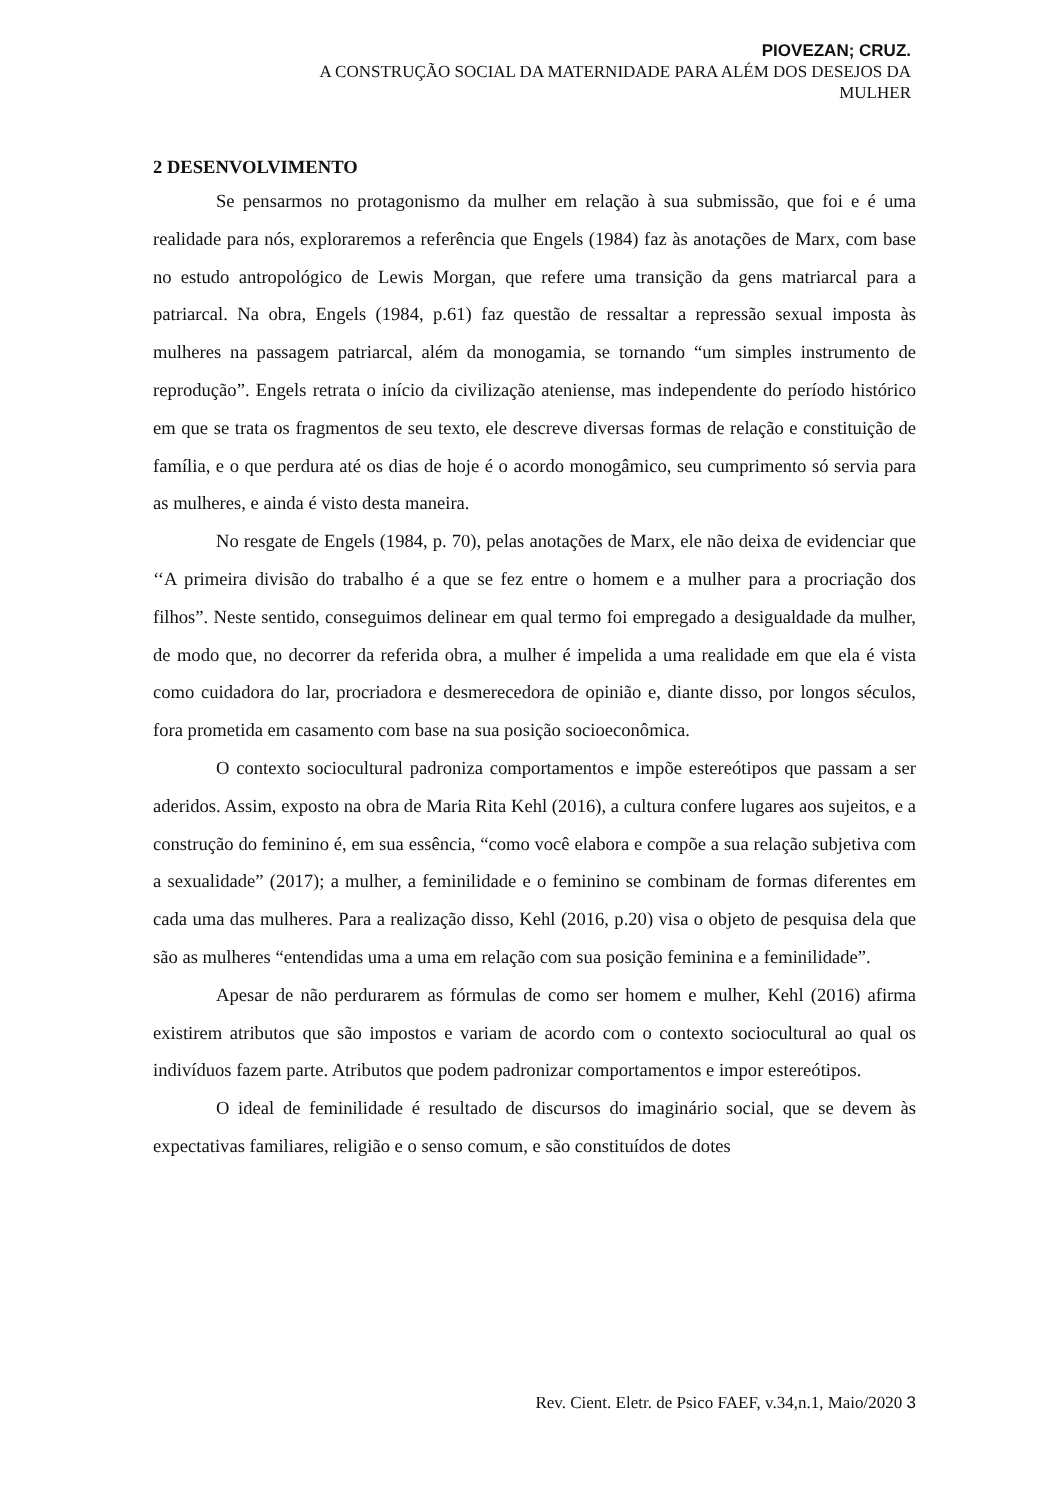PIOVEZAN; CRUZ.
A CONSTRUÇÃO SOCIAL DA MATERNIDADE PARA ALÉM DOS DESEJOS DA
MULHER
2 DESENVOLVIMENTO
Se pensarmos no protagonismo da mulher em relação à sua submissão, que foi e é uma realidade para nós, exploraremos a referência que Engels (1984) faz às anotações de Marx, com base no estudo antropológico de Lewis Morgan, que refere uma transição da gens matriarcal para a patriarcal. Na obra, Engels (1984, p.61) faz questão de ressaltar a repressão sexual imposta às mulheres na passagem patriarcal, além da monogamia, se tornando “um simples instrumento de reprodução”. Engels retrata o início da civilização ateniense, mas independente do período histórico em que se trata os fragmentos de seu texto, ele descreve diversas formas de relação e constituição de família, e o que perdura até os dias de hoje é o acordo monogâmico, seu cumprimento só servia para as mulheres, e ainda é visto desta maneira.
No resgate de Engels (1984, p. 70), pelas anotações de Marx, ele não deixa de evidenciar que ‘‘A primeira divisão do trabalho é a que se fez entre o homem e a mulher para a procriação dos filhos”. Neste sentido, conseguimos delinear em qual termo foi empregado a desigualdade da mulher, de modo que, no decorrer da referida obra, a mulher é impelida a uma realidade em que ela é vista como cuidadora do lar, procriadora e desmerecedora de opinião e, diante disso, por longos séculos, fora prometida em casamento com base na sua posição socioeconômica.
O contexto sociocultural padroniza comportamentos e impõe estereótipos que passam a ser aderidos. Assim, exposto na obra de Maria Rita Kehl (2016), a cultura confere lugares aos sujeitos, e a construção do feminino é, em sua essência, “como você elabora e compõe a sua relação subjetiva com a sexualidade” (2017); a mulher, a feminilidade e o feminino se combinam de formas diferentes em cada uma das mulheres. Para a realização disso, Kehl (2016, p.20) visa o objeto de pesquisa dela que são as mulheres “entendidas uma a uma em relação com sua posição feminina e a feminilidade”.
Apesar de não perdurarem as fórmulas de como ser homem e mulher, Kehl (2016) afirma existirem atributos que são impostos e variam de acordo com o contexto sociocultural ao qual os indivíduos fazem parte. Atributos que podem padronizar comportamentos e impor estereótipos.
O ideal de feminilidade é resultado de discursos do imaginário social, que se devem às expectativas familiares, religião e o senso comum, e são constituídos de dotes
Rev. Cient. Eletr. de Psico FAEF, v.34,n.1, Maio/2020 3